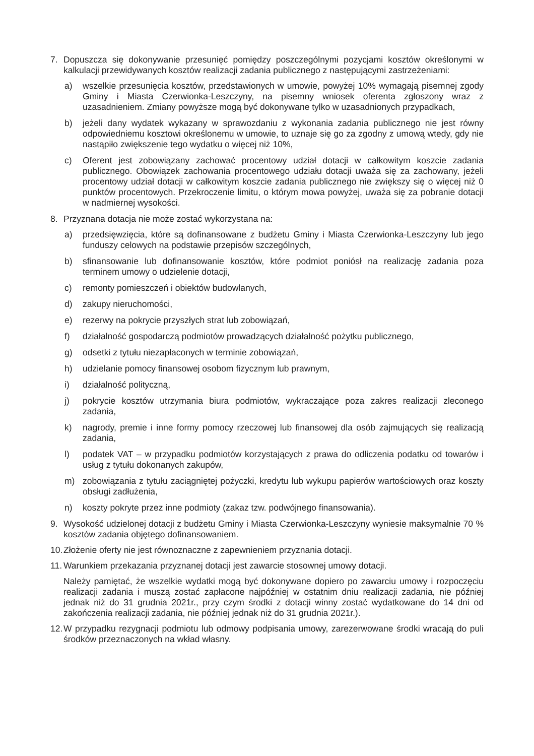7. Dopuszcza się dokonywanie przesunięć pomiędzy poszczególnymi pozycjami kosztów określonymi w kalkulacji przewidywanych kosztów realizacji zadania publicznego z następującymi zastrzeżeniami:
a) wszelkie przesunięcia kosztów, przedstawionych w umowie, powyżej 10% wymagają pisemnej zgody Gminy i Miasta Czerwionka-Leszczyny, na pisemny wniosek oferenta zgłoszony wraz z uzasadnieniem. Zmiany powyższe mogą być dokonywane tylko w uzasadnionych przypadkach,
b) jeżeli dany wydatek wykazany w sprawozdaniu z wykonania zadania publicznego nie jest równy odpowiedniemu kosztowi określonemu w umowie, to uznaje się go za zgodny z umową wtedy, gdy nie nastąpiło zwiększenie tego wydatku o więcej niż 10%,
c) Oferent jest zobowiązany zachować procentowy udział dotacji w całkowitym koszcie zadania publicznego. Obowiązek zachowania procentowego udziału dotacji uważa się za zachowany, jeżeli procentowy udział dotacji w całkowitym koszcie zadania publicznego nie zwiększy się o więcej niż 0 punktów procentowych. Przekroczenie limitu, o którym mowa powyżej, uważa się za pobranie dotacji w nadmiernej wysokości.
8. Przyznana dotacja nie może zostać wykorzystana na:
a) przedsięwzięcia, które są dofinansowane z budżetu Gminy i Miasta Czerwionka-Leszczyny lub jego funduszy celowych na podstawie przepisów szczególnych,
b) sfinansowanie lub dofinansowanie kosztów, które podmiot poniósł na realizację zadania poza terminem umowy o udzielenie dotacji,
c) remonty pomieszczeń i obiektów budowlanych,
d) zakupy nieruchomości,
e) rezerwy na pokrycie przyszłych strat lub zobowiązań,
f) działalność gospodarczą podmiotów prowadzących działalność pożytku publicznego,
g) odsetki z tytułu niezapłaconych w terminie zobowiązań,
h) udzielanie pomocy finansowej osobom fizycznym lub prawnym,
i) działalność polityczną,
j) pokrycie kosztów utrzymania biura podmiotów, wykraczające poza zakres realizacji zleconego zadania,
k) nagrody, premie i inne formy pomocy rzeczowej lub finansowej dla osób zajmujących się realizacją zadania,
l) podatek VAT – w przypadku podmiotów korzystających z prawa do odliczenia podatku od towarów i usług z tytułu dokonanych zakupów,
m) zobowiązania z tytułu zaciągniętej pożyczki, kredytu lub wykupu papierów wartościowych oraz koszty obsługi zadłużenia,
n) koszty pokryte przez inne podmioty (zakaz tzw. podwójnego finansowania).
9. Wysokość udzielonej dotacji z budżetu Gminy i Miasta Czerwionka-Leszczyny wyniesie maksymalnie 70 % kosztów zadania objętego dofinansowaniem.
10.
Złożenie oferty nie jest równoznaczne z zapewnieniem przyznania dotacji.
11.
Warunkiem przekazania przyznanej dotacji jest zawarcie stosownej umowy dotacji.
Należy pamiętać, że wszelkie wydatki mogą być dokonywane dopiero po zawarciu umowy i rozpoczęciu realizacji zadania i muszą zostać zapłacone najpóźniej w ostatnim dniu realizacji zadania, nie później jednak niż do 31 grudnia 2021r., przy czym środki z dotacji winny zostać wydatkowane do 14 dni od zakończenia realizacji zadania, nie później jednak niż do 31 grudnia 2021r.).
12.
W przypadku rezygnacji podmiotu lub odmowy podpisania umowy, zarezerwowane środki wracają do puli środków przeznaczonych na wkład własny.